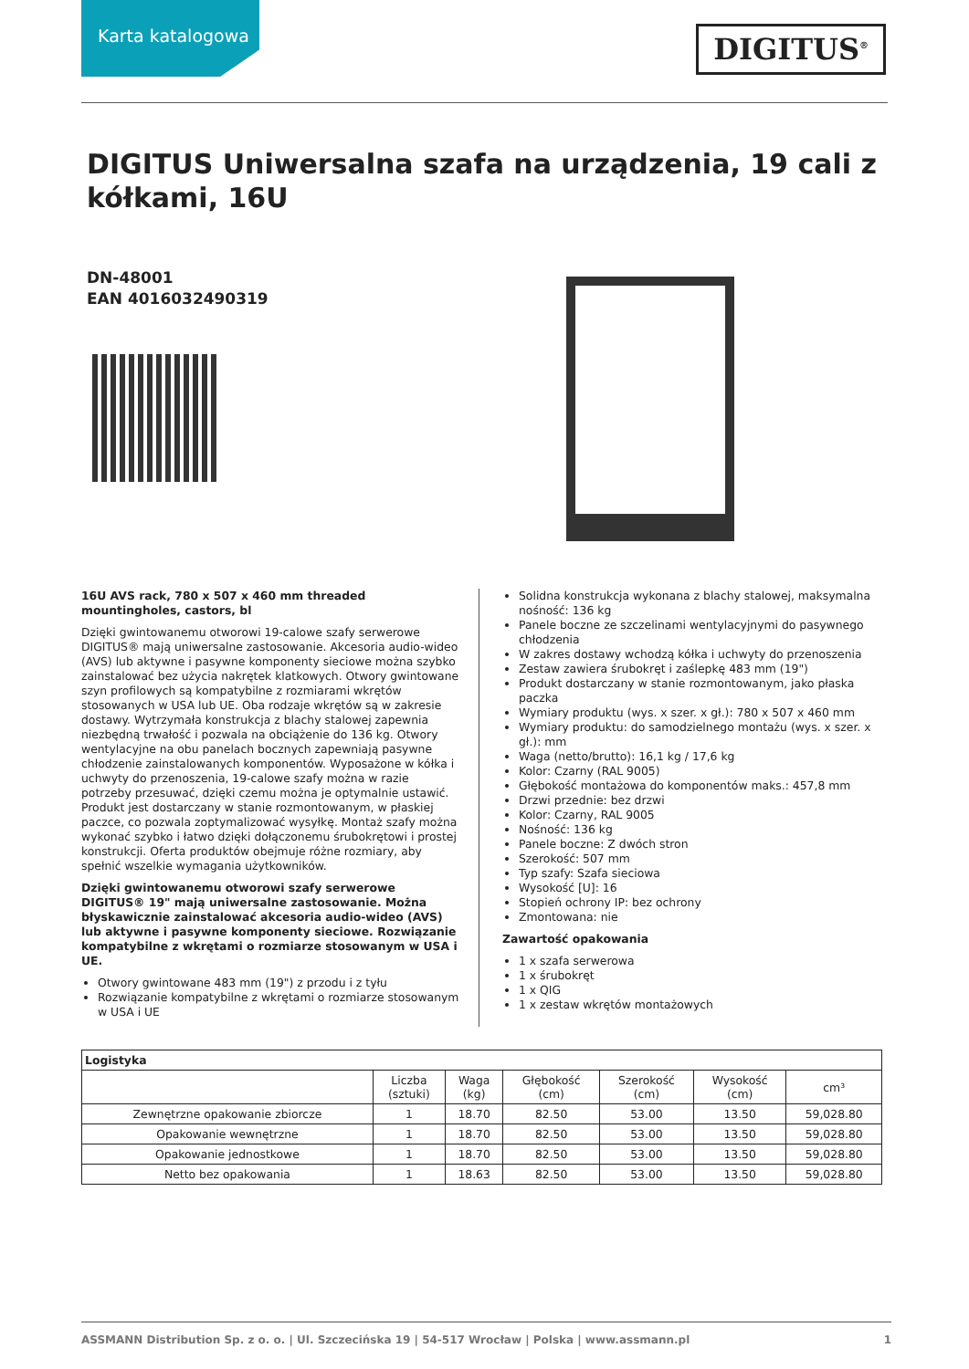Karta katalogowa
DIGITUS<sup>®</sup>
DIGITUS Uniwersalna szafa na urządzenia, 19 cali z kółkami, 16U
DN-48001
EAN 4016032490319
16U AVS rack, 780 x 507 x 460 mm threaded mountingholes, castors, bl
Dzięki gwintowanemu otworowi 19-calowe szafy serwerowe DIGITUS® mają uniwersalne zastosowanie. Akcesoria audio-wideo (AVS) lub aktywne i pasywne komponenty sieciowe można szybko zainstalować bez użycia nakrętek klatkowych. Otwory gwintowane szyn profilowych są kompatybilne z rozmiarami wkrętów stosowanych w USA lub UE. Oba rodzaje wkrętów są w zakresie dostawy. Wytrzymała konstrukcja z blachy stalowej zapewnia niezbędną trwałość i pozwala na obciążenie do 136 kg. Otwory wentylacyjne na obu panelach bocznych zapewniają pasywne chłodzenie zainstalowanych komponentów. Wyposażone w kółka i uchwyty do przenoszenia, 19-calowe szafy można w razie potrzeby przesuwać, dzięki czemu można je optymalnie ustawić. Produkt jest dostarczany w stanie rozmontowanym, w płaskiej paczce, co pozwala zoptymalizować wysyłkę. Montaż szafy można wykonać szybko i łatwo dzięki dołączonemu śrubokrętowi i prostej konstrukcji. Oferta produktów obejmuje różne rozmiary, aby spełnić wszelkie wymagania użytkowników.
Dzięki gwintowanemu otworowi szafy serwerowe DIGITUS® 19" mają uniwersalne zastosowanie. Można błyskawicznie zainstalować akcesoria audio-wideo (AVS) lub aktywne i pasywne komponenty sieciowe. Rozwiązanie kompatybilne z wkrętami o rozmiarze stosowanym w USA i UE.
Otwory gwintowane 483 mm (19") z przodu i z tyłu
Rozwiązanie kompatybilne z wkrętami o rozmiarze stosowanym w USA i UE
Solidna konstrukcja wykonana z blachy stalowej, maksymalna nośność: 136 kg
Panele boczne ze szczelinami wentylacyjnymi do pasywnego chłodzenia
W zakres dostawy wchodzą kółka i uchwyty do przenoszenia
Zestaw zawiera śrubokręt i zaślepkę 483 mm (19")
Produkt dostarczany w stanie rozmontowanym, jako płaska paczka
Wymiary produktu (wys. x szer. x gł.): 780 x 507 x 460 mm
Wymiary produktu: do samodzielnego montażu (wys. x szer. x gł.): mm
Waga (netto/brutto): 16,1 kg / 17,6 kg
Kolor: Czarny (RAL 9005)
Głębokość montażowa do komponentów maks.: 457,8 mm
Drzwi przednie: bez drzwi
Kolor: Czarny, RAL 9005
Nośność: 136 kg
Panele boczne: Z dwóch stron
Szerokość: 507 mm
Typ szafy: Szafa sieciowa
Wysokość [U]: 16
Stopień ochrony IP: bez ochrony
Zmontowana: nie
Zawartość opakowania
1 x szafa serwerowa
1 x śrubokręt
1 x QIG
1 x zestaw wkrętów montażowych
| Logistyka | | | | | | |
| --- | --- | --- | --- | --- | --- | --- |
| | Liczba (sztuki) | Waga (kg) | Głębokość (cm) | Szerokość (cm) | Wysokość (cm) | cm³ |
| Zewnętrzne opakowanie zbiorcze | 1 | 18.70 | 82.50 | 53.00 | 13.50 | 59,028.80 |
| Opakowanie wewnętrzne | 1 | 18.70 | 82.50 | 53.00 | 13.50 | 59,028.80 |
| Opakowanie jednostkowe | 1 | 18.70 | 82.50 | 53.00 | 13.50 | 59,028.80 |
| Netto bez opakowania | 1 | 18.63 | 82.50 | 53.00 | 13.50 | 59,028.80 |
ASSMANN Distribution Sp. z o. o. | Ul. Szczecińska 19 | 54-517 Wrocław | Polska | www.assmann.pl 1